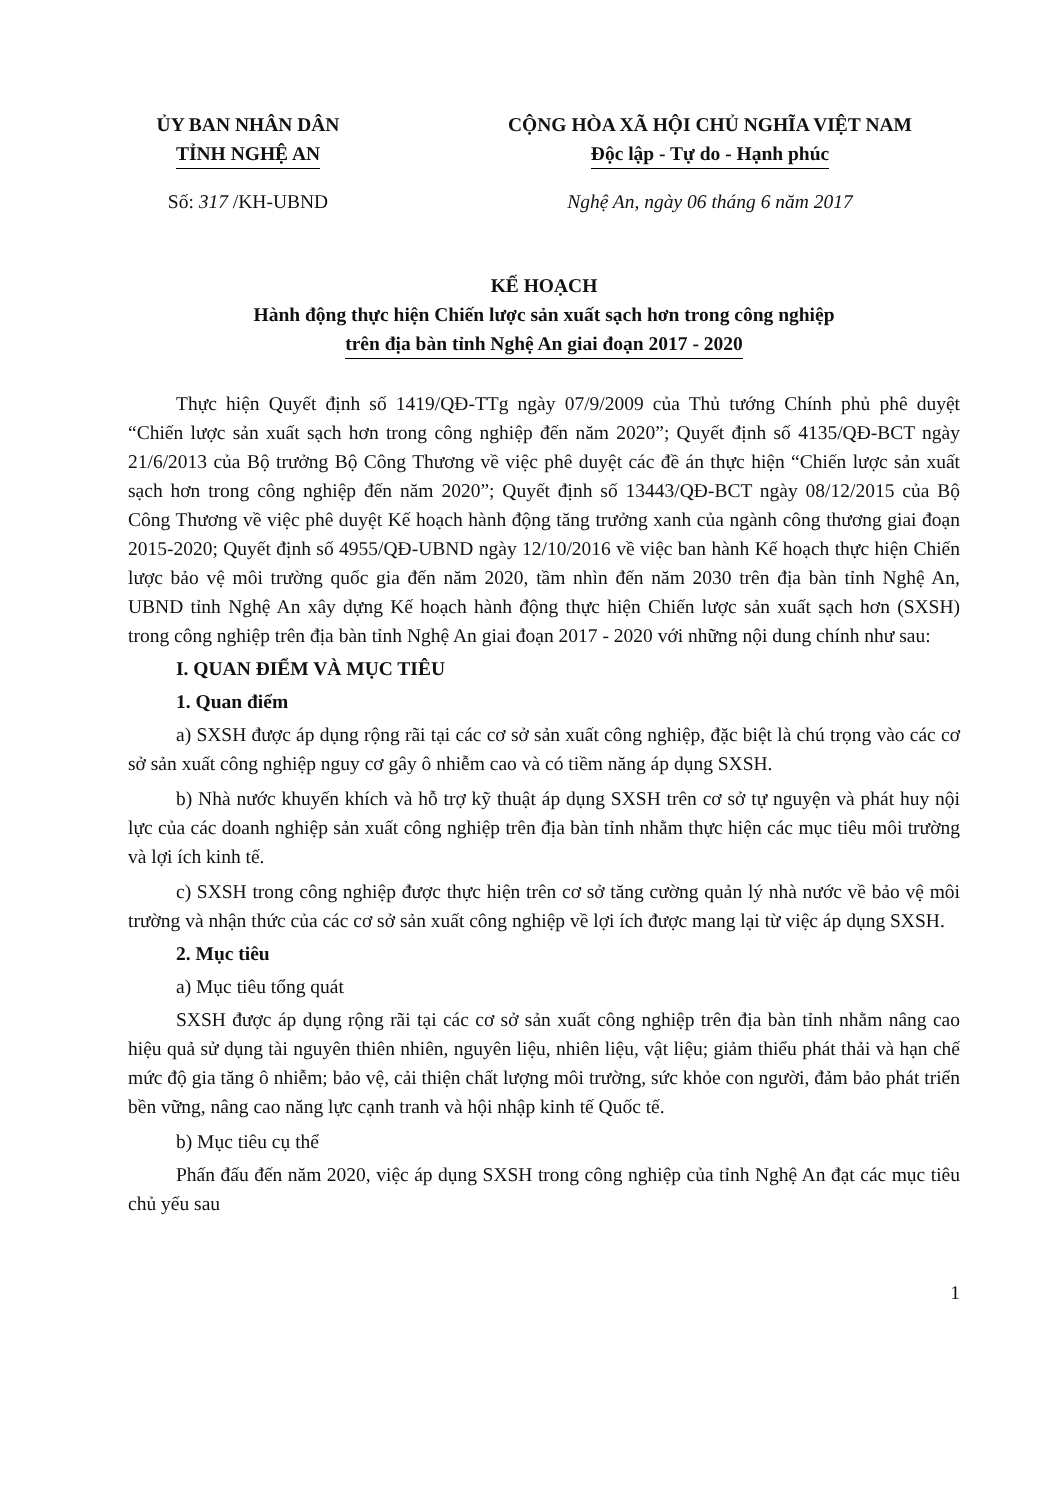ỦY BAN NHÂN DÂN
TỈNH NGHỆ AN
CỘNG HÒA XÃ HỘI CHỦ NGHĨA VIỆT NAM
Độc lập - Tự do - Hạnh phúc
Số: 317 /KH-UBND Nghệ An, ngày 06 tháng 6 năm 2017
KẾ HOẠCH
Hành động thực hiện Chiến lược sản xuất sạch hơn trong công nghiệp
trên địa bàn tỉnh Nghệ An giai đoạn 2017 - 2020
Thực hiện Quyết định số 1419/QĐ-TTg ngày 07/9/2009 của Thủ tướng Chính phủ phê duyệt “Chiến lược sản xuất sạch hơn trong công nghiệp đến năm 2020”; Quyết định số 4135/QĐ-BCT ngày 21/6/2013 của Bộ trưởng Bộ Công Thương về việc phê duyệt các đề án thực hiện “Chiến lược sản xuất sạch hơn trong công nghiệp đến năm 2020”; Quyết định số 13443/QĐ-BCT ngày 08/12/2015 của Bộ Công Thương về việc phê duyệt Kế hoạch hành động tăng trưởng xanh của ngành công thương giai đoạn 2015-2020; Quyết định số 4955/QĐ-UBND ngày 12/10/2016 về việc ban hành Kế hoạch thực hiện Chiến lược bảo vệ môi trường quốc gia đến năm 2020, tầm nhìn đến năm 2030 trên địa bàn tỉnh Nghệ An, UBND tỉnh Nghệ An xây dựng Kế hoạch hành động thực hiện Chiến lược sản xuất sạch hơn (SXSH) trong công nghiệp trên địa bàn tỉnh Nghệ An giai đoạn 2017 - 2020 với những nội dung chính như sau:
I. QUAN ĐIỂM VÀ MỤC TIÊU
1. Quan điểm
a) SXSH được áp dụng rộng rãi tại các cơ sở sản xuất công nghiệp, đặc biệt là chú trọng vào các cơ sở sản xuất công nghiệp nguy cơ gây ô nhiễm cao và có tiềm năng áp dụng SXSH.
b) Nhà nước khuyến khích và hỗ trợ kỹ thuật áp dụng SXSH trên cơ sở tự nguyện và phát huy nội lực của các doanh nghiệp sản xuất công nghiệp trên địa bàn tỉnh nhằm thực hiện các mục tiêu môi trường và lợi ích kinh tế.
c) SXSH trong công nghiệp được thực hiện trên cơ sở tăng cường quản lý nhà nước về bảo vệ môi trường và nhận thức của các cơ sở sản xuất công nghiệp về lợi ích được mang lại từ việc áp dụng SXSH.
2. Mục tiêu
a) Mục tiêu tổng quát
SXSH được áp dụng rộng rãi tại các cơ sở sản xuất công nghiệp trên địa bàn tỉnh nhằm nâng cao hiệu quả sử dụng tài nguyên thiên nhiên, nguyên liệu, nhiên liệu, vật liệu; giảm thiểu phát thải và hạn chế mức độ gia tăng ô nhiễm; bảo vệ, cải thiện chất lượng môi trường, sức khỏe con người, đảm bảo phát triển bền vững, nâng cao năng lực cạnh tranh và hội nhập kinh tế Quốc tế.
b) Mục tiêu cụ thể
Phấn đấu đến năm 2020, việc áp dụng SXSH trong công nghiệp của tỉnh Nghệ An đạt các mục tiêu chủ yếu sau
1